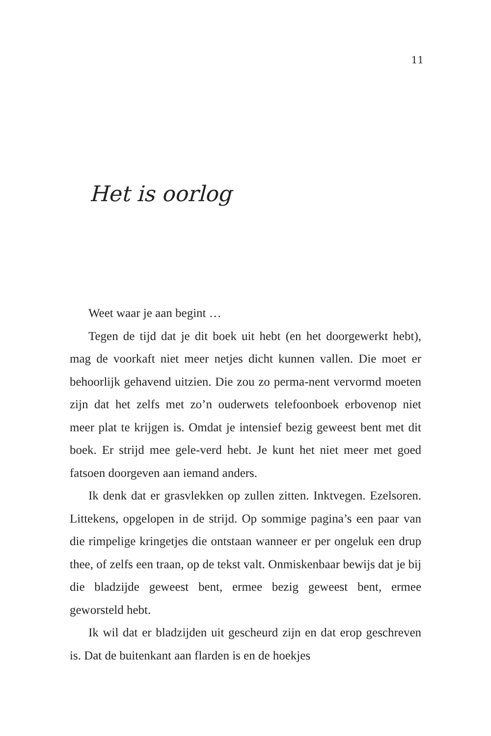11
Het is oorlog
Weet waar je aan begint …
Tegen de tijd dat je dit boek uit hebt (en het doorgewerkt hebt), mag de voorkaft niet meer netjes dicht kunnen vallen. Die moet er behoorlijk gehavend uitzien. Die zou zo perma-nent vervormd moeten zijn dat het zelfs met zo’n ouderwets telefoonboek erbovenop niet meer plat te krijgen is. Omdat je intensief bezig geweest bent met dit boek. Er strijd mee gele-verd hebt. Je kunt het niet meer met goed fatsoen doorgeven aan iemand anders.
Ik denk dat er grasvlekken op zullen zitten. Inktvegen. Ezelsoren. Littekens, opgelopen in de strijd. Op sommige pagina’s een paar van die rimpelige kringetjes die ontstaan wanneer er per ongeluk een drup thee, of zelfs een traan, op de tekst valt. Onmiskenbaar bewijs dat je bij die bladzijde geweest bent, ermee bezig geweest bent, ermee geworsteld hebt.
Ik wil dat er bladzijden uit gescheurd zijn en dat erop geschreven is. Dat de buitenkant aan flarden is en de hoekjes